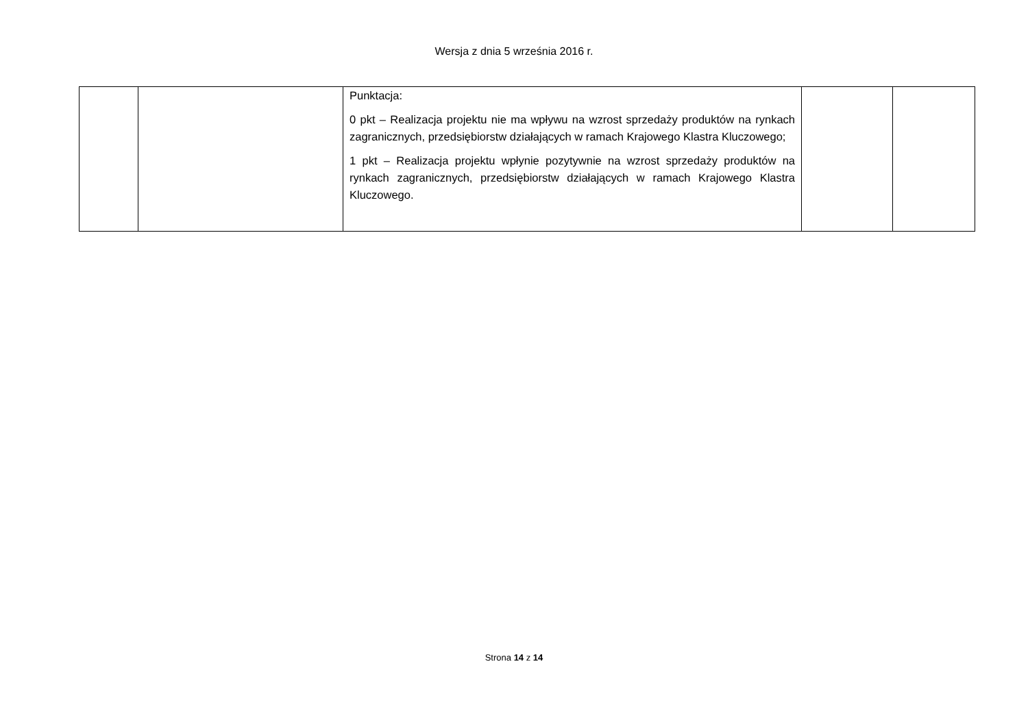Wersja z dnia 5 września 2016 r.
| | | Punktacja: 0 pkt – Realizacja projektu nie ma wpływu na wzrost sprzedaży produktów na rynkach zagranicznych, przedsiębiorstw działających w ramach Krajowego Klastra Kluczowego; 1 pkt – Realizacja projektu wpłynie pozytywnie na wzrost sprzedaży produktów na rynkach zagranicznych, przedsiębiorstw działających w ramach Krajowego Klastra Kluczowego. | | |
Strona 14 z 14